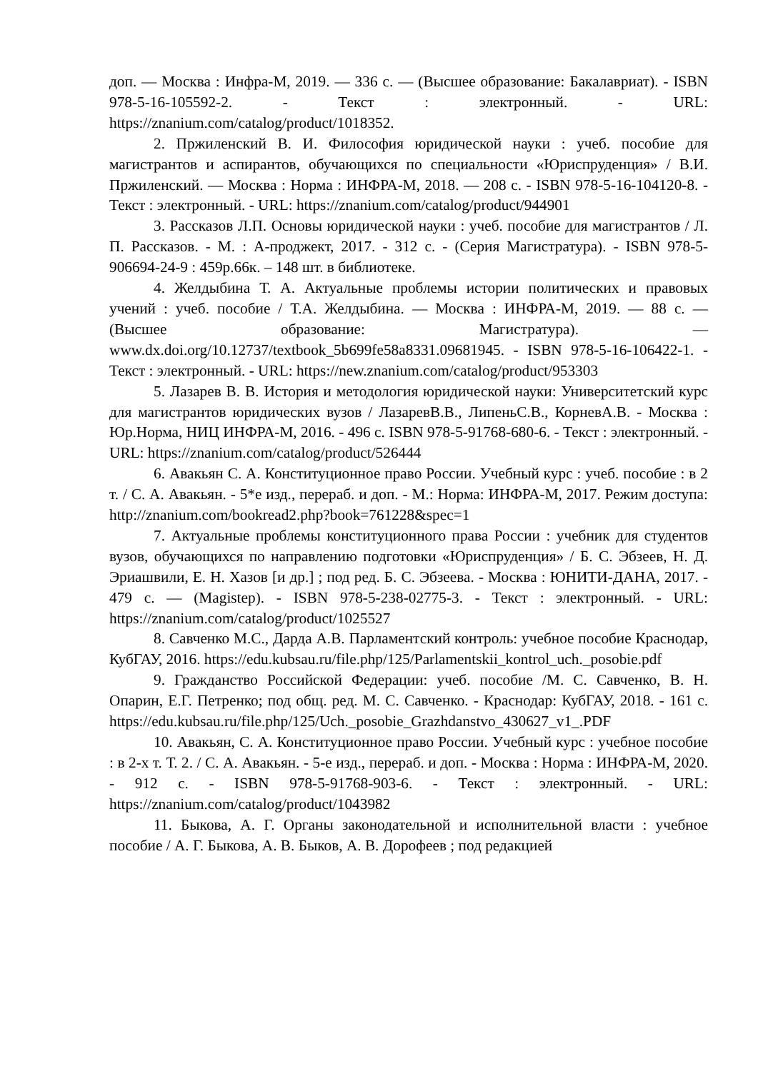доп. — Москва : Инфра-М, 2019. — 336 с. — (Высшее образование: Бакалавриат). - ISBN 978-5-16-105592-2. - Текст : электронный. - URL: https://znanium.com/catalog/product/1018352.
2. Пржиленский В. И. Философия юридической науки : учеб. пособие для магистрантов и аспирантов, обучающихся по специальности «Юриспруденция» / В.И. Пржиленский. — Москва : Норма : ИНФРА-М, 2018. — 208 с. - ISBN 978-5-16-104120-8. - Текст : электронный. - URL: https://znanium.com/catalog/product/944901
3. Рассказов Л.П. Основы юридической науки : учеб. пособие для магистрантов / Л. П. Рассказов. - М. : А-проджект, 2017. - 312 с. - (Серия Магистратура). - ISBN 978-5-906694-24-9 : 459р.66к. – 148 шт. в библиотеке.
4. Желдыбина Т. А. Актуальные проблемы истории политических и правовых учений : учеб. пособие / Т.А. Желдыбина. — Москва : ИНФРА-М, 2019. — 88 с. — (Высшее образование: Магистратура). — www.dx.doi.org/10.12737/textbook_5b699fe58a8331.09681945. - ISBN 978-5-16-106422-1. - Текст : электронный. - URL: https://new.znanium.com/catalog/product/953303
5. Лазарев В. В. История и методология юридической науки: Университетский курс для магистрантов юридических вузов / ЛазаревВ.В., ЛипеньС.В., КорневА.В. - Москва : Юр.Норма, НИЦ ИНФРА-М, 2016. - 496 с. ISBN 978-5-91768-680-6. - Текст : электронный. - URL: https://znanium.com/catalog/product/526444
6. Авакьян С. А. Конституционное право России. Учебный курс : учеб. пособие : в 2 т. / С. А. Авакьян. - 5*е изд., перераб. и доп. - М.: Норма: ИНФРА-М, 2017. Режим доступа: http://znanium.com/bookread2.php?book=761228&spec=1
7. Актуальные проблемы конституционного права России : учебник для студентов вузов, обучающихся по направлению подготовки «Юриспруденция» / Б. С. Эбзеев, Н. Д. Эриашвили, Е. Н. Хазов [и др.] ; под ред. Б. С. Эбзеева. - Москва : ЮНИТИ-ДАНА, 2017. - 479 с. — (Magistep). - ISBN 978-5-238-02775-3. - Текст : электронный. - URL: https://znanium.com/catalog/product/1025527
8. Савченко М.С., Дарда А.В. Парламентский контроль: учебное пособие Краснодар, КубГАУ, 2016. https://edu.kubsau.ru/file.php/125/Parlamentskii_kontrol_uch._posobie.pdf
9. Гражданство Российской Федерации: учеб. пособие /М. С. Савченко, В. Н. Опарин, Е.Г. Петренко; под общ. ред. М. С. Савченко. - Краснодар: КубГАУ, 2018. - 161 с. https://edu.kubsau.ru/file.php/125/Uch._posobie_Grazhdanstvo_430627_v1_.PDF
10. Авакьян, С. А. Конституционное право России. Учебный курс : учебное пособие : в 2-х т. Т. 2. / С. А. Авакьян. - 5-е изд., перераб. и доп. - Москва : Норма : ИНФРА-М, 2020. - 912 с. - ISBN 978-5-91768-903-6. - Текст : электронный. - URL: https://znanium.com/catalog/product/1043982
11. Быкова, А. Г. Органы законодательной и исполнительной власти : учебное пособие / А. Г. Быкова, А. В. Быков, А. В. Дорофеев ; под редакцией